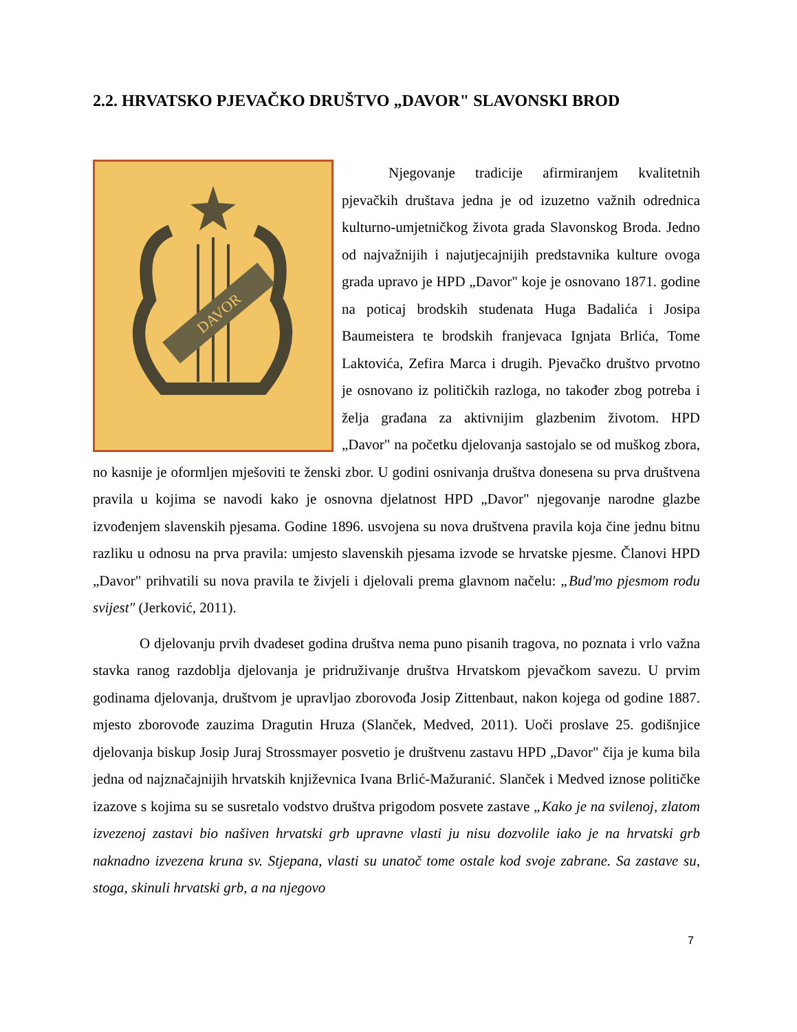2.2. HRVATSKO PJEVAČKO DRUŠTVO „DAVOR" SLAVONSKI BROD
DAVOR
Njegovanje tradicije afirmiranjem kvalitetnih pjevačkih društava jedna je od izuzetno važnih odrednica kulturno-umjetničkog života grada Slavonskog Broda. Jedno od najvažnijih i najutjecajnijih predstavnika kulture ovoga grada upravo je HPD „Davor" koje je osnovano 1871. godine na poticaj brodskih studenata Huga Badalića i Josipa Baumeistera te brodskih franjevaca Ignjata Brlića, Tome Laktovića, Zefira Marca i drugih. Pjevačko društvo prvotno je osnovano iz političkih razloga, no također zbog potreba i želja građana za aktivnijim glazbenim životom. HPD „Davor" na početku djelovanja sastojalo se od muškog zbora, no kasnije je oformljen mješoviti te ženski zbor. U godini osnivanja društva donesena su prva društvena pravila u kojima se navodi kako je osnovna djelatnost HPD „Davor" njegovanje narodne glazbe izvođenjem slavenskih pjesama. Godine 1896. usvojena su nova društvena pravila koja čine jednu bitnu razliku u odnosu na prva pravila: umjesto slavenskih pjesama izvode se hrvatske pjesme. Članovi HPD „Davor" prihvatili su nova pravila te živjeli i djelovali prema glavnom načelu: „Bud'mo pjesmom rodu svijest" (Jerković, 2011).
O djelovanju prvih dvadeset godina društva nema puno pisanih tragova, no poznata i vrlo važna stavka ranog razdoblja djelovanja je pridruživanje društva Hrvatskom pjevačkom savezu. U prvim godinama djelovanja, društvom je upravljao zborovođa Josip Zittenbaut, nakon kojega od godine 1887. mjesto zborovođe zauzima Dragutin Hruza (Slanček, Medved, 2011). Uoči proslave 25. godišnjice djelovanja biskup Josip Juraj Strossmayer posvetio je društvenu zastavu HPD „Davor" čija je kuma bila jedna od najznačajnijih hrvatskih književnica Ivana Brlić-Mažuranić. Slanček i Medved iznose političke izazove s kojima su se susretalo vodstvo društva prigodom posvete zastave „Kako je na svilenoj, zlatom izvezenoj zastavi bio našiven hrvatski grb upravne vlasti ju nisu dozvolile iako je na hrvatski grb naknadno izvezena kruna sv. Stjepana, vlasti su unatoč tome ostale kod svoje zabrane. Sa zastave su, stoga, skinuli hrvatski grb, a na njegovo
7